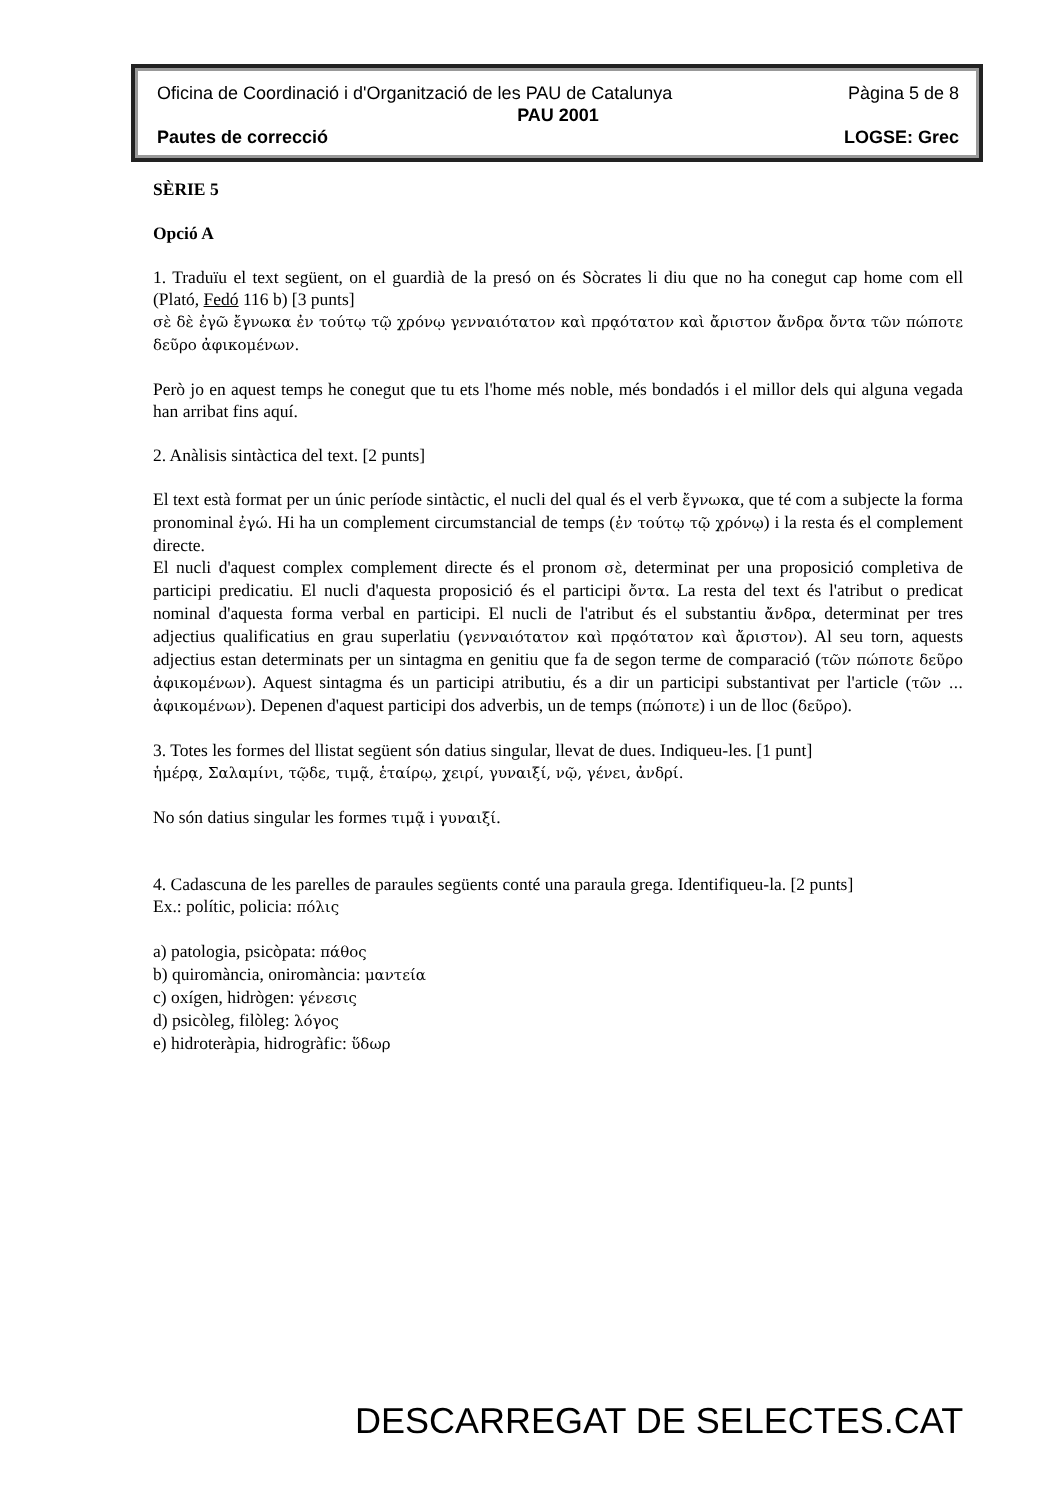Oficina de Coordinació i d'Organització de les PAU de Catalunya Pàgina 5 de 8
PAU 2001
Pautes de correcció LOGSE: Grec
SÈRIE 5
Opció A
1. Traduïu el text següent, on el guardià de la presó on és Sòcrates li diu que no ha conegut cap home com ell (Plató, Fedó 116 b) [3 punts]
σὲ δὲ ἐγῶ ἔγνωκα ἐν τούτῳ τῷ χρόνῳ γενναιότατον καὶ πρᾳότατον καὶ ἄριστον ἄνδρα ὄντα τῶν πώποτε δεῦρο ἀφικομένων.
Però jo en aquest temps he conegut que tu ets l'home més noble, més bondadós i el millor dels qui alguna vegada han arribat fins aquí.
2. Anàlisis sintàctica del text. [2 punts]
El text està format per un únic període sintàctic, el nucli del qual és el verb ἔγνωκα, que té com a subjecte la forma pronominal ἐγώ. Hi ha un complement circumstancial de temps (ἐν τούτῳ τῷ χρόνῳ) i la resta és el complement directe.
El nucli d'aquest complex complement directe és el pronom σὲ, determinat per una proposició completiva de participi predicatiu. El nucli d'aquesta proposició és el participi ὄντα. La resta del text és l'atribut o predicat nominal d'aquesta forma verbal en participi. El nucli de l'atribut és el substantiu ἄνδρα, determinat per tres adjectius qualificatius en grau superlatiu (γενναιότατον καὶ πρᾳότατον καὶ ἄριστον). Al seu torn, aquests adjectius estan determinats per un sintagma en genitiu que fa de segon terme de comparació (τῶν πώποτε δεῦρο ἀφικομένων). Aquest sintagma és un participi atributiu, és a dir un participi substantivat per l'article (τῶν ... ἀφικομένων). Depenen d'aquest participi dos adverbis, un de temps (πώποτε) i un de lloc (δεῦρο).
3. Totes les formes del llistat següent són datius singular, llevat de dues. Indiqueu-les. [1 punt]
ἡμέρᾳ, Σαλαμίνι, τῷδε, τιμᾷ, ἑταίρῳ, χειρί, γυναιξί, νῷ, γένει, ἀνδρί.
No són datius singular les formes τιμᾷ i γυναιξί.
4. Cadascuna de les parelles de paraules següents conté una paraula grega. Identifiqueu-la. [2 punts]
Ex.: polític, policia: πόλις
a) patologia, psicòpata: πάθος
b) quiromància, oniromància: μαντεία
c) oxígen, hidrògen: γένεσις
d) psicòleg, filòleg: λόγος
e) hidroteràpia, hidrogràfic: ὕδωρ
DESCARREGAT DE SELECTES.CAT